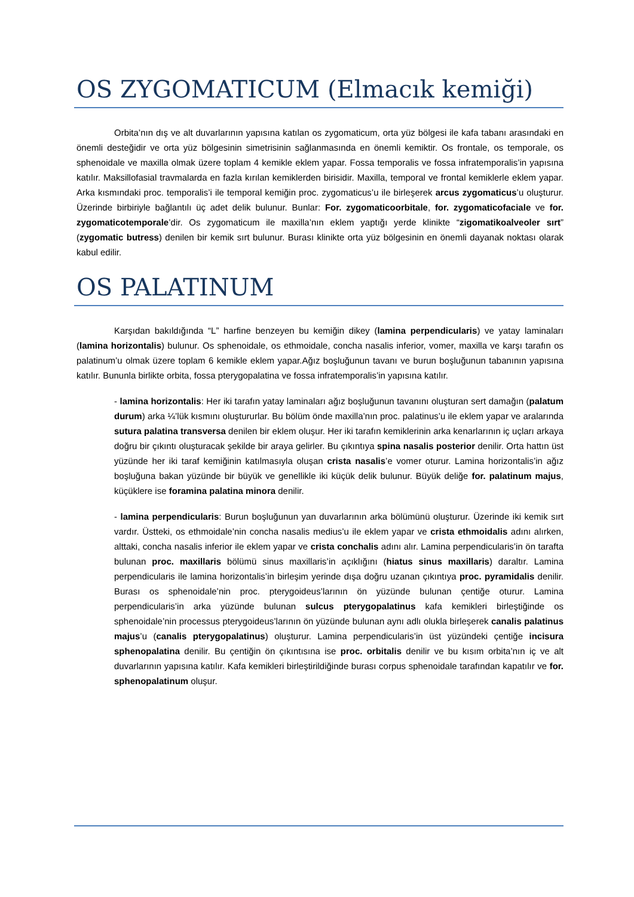OS ZYGOMATICUM (Elmacık kemiği)
Orbita’nın dış ve alt duvarlarının yapısına katılan os zygomaticum, orta yüz bölgesi ile kafa tabanı arasındaki en önemli desteğidir ve orta yüz bölgesinin simetrisinin sağlanmasında en önemli kemiktir. Os frontale, os temporale, os sphenoidale ve maxilla olmak üzere toplam 4 kemikle eklem yapar. Fossa temporalis ve fossa infratemporalis’in yapısına katılır. Maksillofasial travmalarda en fazla kırılan kemiklerden birisidir. Maxilla, temporal ve frontal kemiklerle eklem yapar. Arka kısmındaki proc. temporalis’i ile temporal kemiğin proc. zygomaticus’u ile birleşerek arcus zygomaticus’u oluşturur. Üzerinde birbiriyle bağlantılı üç adet delik bulunur. Bunlar: For. zygomaticoorbitale, for. zygomaticofaciale ve for. zygomaticotemporale’dir. Os zygomaticum ile maxilla’nın eklem yaptığı yerde klinikte “zigomatikoalveoler sırt” (zygomatic butress) denilen bir kemik sırt bulunur. Burası klinikte orta yüz bölgesinin en önemli dayanak noktası olarak kabul edilir.
OS PALATINUM
Karşıdan bakıldığında “L” harfine benzeyen bu kemiğin dikey (lamina perpendicularis) ve yatay laminaları (lamina horizontalis) bulunur. Os sphenoidale, os ethmoidale, concha nasalis inferior, vomer, maxilla ve karşı tarafın os palatinum’u olmak üzere toplam 6 kemikle eklem yapar.Ağız boşluğunun tavanı ve burun boşluğunun tabanının yapısına katılır. Bununla birlikte orbita, fossa pterygopalatina ve fossa infratemporalis’in yapısına katılır.
- lamina horizontalis: Her iki tarafın yatay laminaları ağız boşluğunun tavanını oluşturan sert damağın (palatum durum) arka ¼’lük kısmını oluştururlar. Bu bölüm önde maxilla’nın proc. palatinus’u ile eklem yapar ve aralarında sutura palatina transversa denilen bir eklem oluşur. Her iki tarafın kemiklerinin arka kenarlarının iç uçları arkaya doğru bir çıkıntı oluşturacak şekilde bir araya gelirler. Bu çıkıntıya spina nasalis posterior denilir. Orta hattın üst yüzünde her iki taraf kemiğinin katılmasıyla oluşan crista nasalis’e vomer oturur. Lamina horizontalis’in ağız boşluğuna bakan yüzünde bir büyük ve genellikle iki küçük delik bulunur. Büyük deliğe for. palatinum majus, küçüklere ise foramina palatina minora denilir.
- lamina perpendicularis: Burun boşluğunun yan duvarlarının arka bölümünü oluşturur. Üzerinde iki kemik sırt vardır. Üstteki, os ethmoidale’nin concha nasalis medius’u ile eklem yapar ve crista ethmoidalis adını alırken, alttaki, concha nasalis inferior ile eklem yapar ve crista conchalis adını alır. Lamina perpendicularis’in ön tarafta bulunan proc. maxillaris bölümü sinus maxillaris’in açıklığını (hiatus sinus maxillaris) daraltır. Lamina perpendicularis ile lamina horizontalis’in birleşim yerinde dışa doğru uzanan çıkıntıya proc. pyramidalis denilir. Burası os sphenoidale’nin proc. pterygoideus’larının ön yüzünde bulunan çentiğe oturur. Lamina perpendicularis’in arka yüzünde bulunan sulcus pterygopalatinus kafa kemikleri birleştiğinde os sphenoidale’nin processus pterygoideus’larının ön yüzünde bulunan aynı adlı olukla birleşerek canalis palatinus majus’u (canalis pterygopalatinus) oluşturur. Lamina perpendicularis’in üst yüzündeki çentiğe incisura sphenopalatina denilir. Bu çentiğin ön çıkıntısına ise proc. orbitalis denilir ve bu kısım orbita’nın iç ve alt duvarlarının yapısına katılır. Kafa kemikleri birleştirildiğinde burası corpus sphenoidale tarafından kapatılır ve for. sphenopalatinum oluşur.